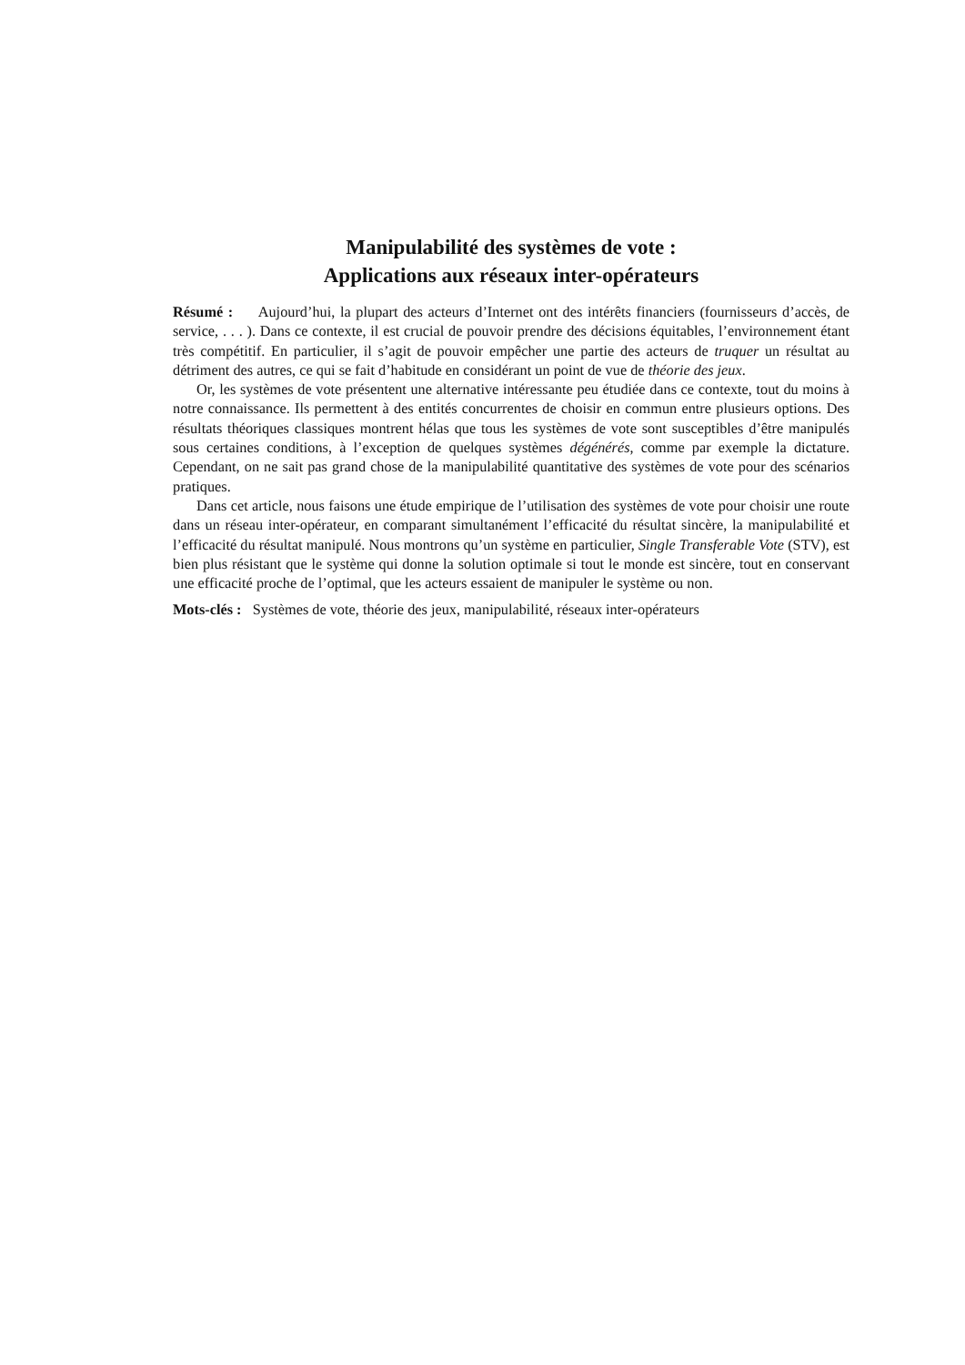Manipulabilité des systèmes de vote :
Applications aux réseaux inter-opérateurs
Résumé : Aujourd’hui, la plupart des acteurs d’Internet ont des intérêts financiers (fournisseurs d’accès, de service, . . . ). Dans ce contexte, il est crucial de pouvoir prendre des décisions équitables, l’environnement étant très compétitif. En particulier, il s’agit de pouvoir empêcher une partie des acteurs de truquer un résultat au détriment des autres, ce qui se fait d’habitude en considérant un point de vue de théorie des jeux.
Or, les systèmes de vote présentent une alternative intéressante peu étudiée dans ce contexte, tout du moins à notre connaissance. Ils permettent à des entités concurrentes de choisir en commun entre plusieurs options. Des résultats théoriques classiques montrent hélas que tous les systèmes de vote sont susceptibles d’être manipulés sous certaines conditions, à l’exception de quelques systèmes dégénérés, comme par exemple la dictature. Cependant, on ne sait pas grand chose de la manipulabilité quantitative des systèmes de vote pour des scénarios pratiques.
Dans cet article, nous faisons une étude empirique de l’utilisation des systèmes de vote pour choisir une route dans un réseau inter-opérateur, en comparant simultanément l’efficacité du résultat sincère, la manipulabilité et l’efficacité du résultat manipulé. Nous montrons qu’un système en particulier, Single Transferable Vote (STV), est bien plus résistant que le système qui donne la solution optimale si tout le monde est sincère, tout en conservant une efficacité proche de l’optimal, que les acteurs essaient de manipuler le système ou non.
Mots-clés : Systèmes de vote, théorie des jeux, manipulabilité, réseaux inter-opérateurs